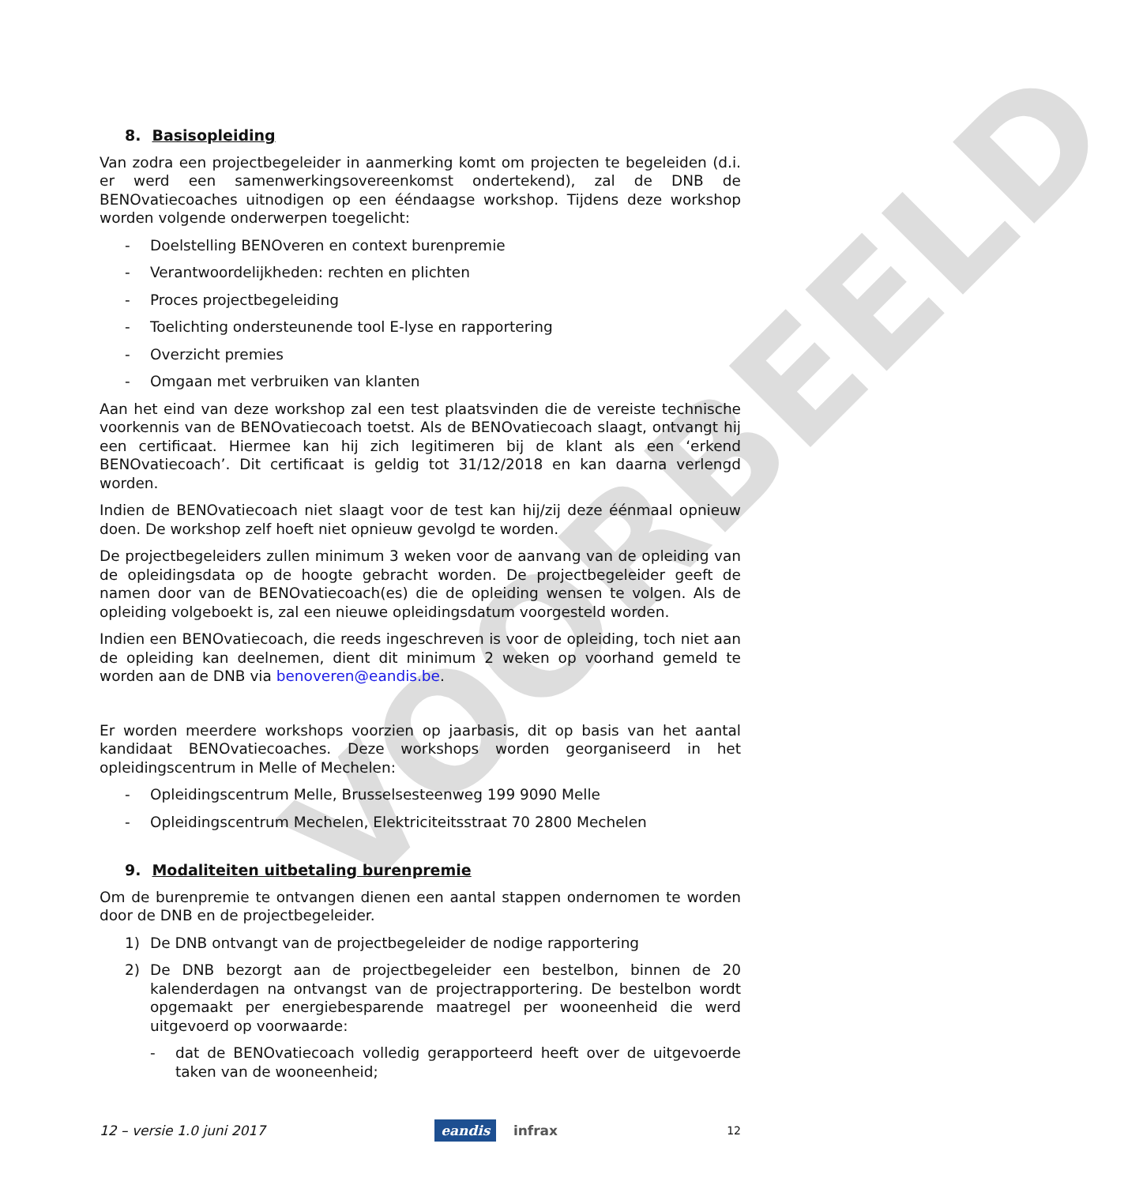VOORBEELD
8. Basisopleiding
Van zodra een projectbegeleider in aanmerking komt om projecten te begeleiden (d.i. er werd een samenwerkingsovereenkomst ondertekend), zal de DNB de BENOvatiecoaches uitnodigen op een ééndaagse workshop. Tijdens deze workshop worden volgende onderwerpen toegelicht:
- Doelstelling BENOveren en context burenpremie
- Verantwoordelijkheden: rechten en plichten
- Proces projectbegeleiding
- Toelichting ondersteunende tool E-lyse en rapportering
- Overzicht premies
- Omgaan met verbruiken van klanten
Aan het eind van deze workshop zal een test plaatsvinden die de vereiste technische voorkennis van de BENOvatiecoach toetst. Als de BENOvatiecoach slaagt, ontvangt hij een certificaat. Hiermee kan hij zich legitimeren bij de klant als een ‘erkend BENOvatiecoach’. Dit certificaat is geldig tot 31/12/2018 en kan daarna verlengd worden.
Indien de BENOvatiecoach niet slaagt voor de test kan hij/zij deze éénmaal opnieuw doen. De workshop zelf hoeft niet opnieuw gevolgd te worden.
De projectbegeleiders zullen minimum 3 weken voor de aanvang van de opleiding van de opleidingsdata op de hoogte gebracht worden. De projectbegeleider geeft de namen door van de BENOvatiecoach(es) die de opleiding wensen te volgen. Als de opleiding volgeboekt is, zal een nieuwe opleidingsdatum voorgesteld worden.
Indien een BENOvatiecoach, die reeds ingeschreven is voor de opleiding, toch niet aan de opleiding kan deelnemen, dient dit minimum 2 weken op voorhand gemeld te worden aan de DNB via benoveren@eandis.be.
Er worden meerdere workshops voorzien op jaarbasis, dit op basis van het aantal kandidaat BENOvatiecoaches. Deze workshops worden georganiseerd in het opleidingscentrum in Melle of Mechelen:
- Opleidingscentrum Melle, Brusselsesteenweg 199 9090 Melle
- Opleidingscentrum Mechelen, Elektriciteitsstraat 70 2800 Mechelen
9. Modaliteiten uitbetaling burenpremie
Om de burenpremie te ontvangen dienen een aantal stappen ondernomen te worden door de DNB en de projectbegeleider.
1) De DNB ontvangt van de projectbegeleider de nodige rapportering
2) De DNB bezorgt aan de projectbegeleider een bestelbon, binnen de 20 kalenderdagen na ontvangst van de projectrapportering. De bestelbon wordt opgemaakt per energiebesparende maatregel per wooneenheid die werd uitgevoerd op voorwaarde:
- dat de BENOvatiecoach volledig gerapporteerd heeft over de uitgevoerde taken van de wooneenheid;
12 – versie 1.0 juni 2017 eandis infrax 12